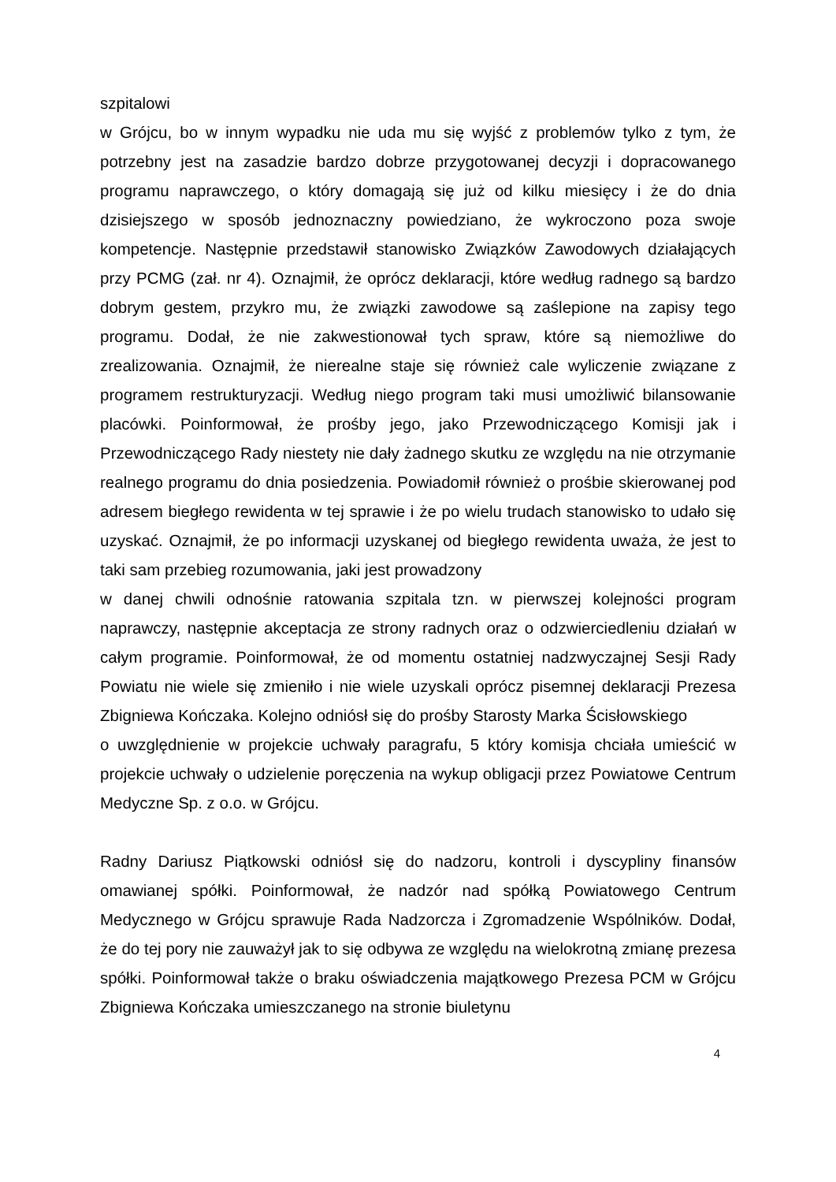szpitalowi
w Grójcu, bo w innym wypadku nie uda mu się wyjść z problemów tylko z tym, że potrzebny jest na zasadzie bardzo dobrze przygotowanej decyzji i dopracowanego programu naprawczego, o który domagają się już od kilku miesięcy i że do dnia dzisiejszego w sposób jednoznaczny powiedziano, że wykroczono poza swoje kompetencje. Następnie przedstawił stanowisko Związków Zawodowych działających przy PCMG (zał. nr 4). Oznajmił, że oprócz deklaracji, które według radnego są bardzo dobrym gestem, przykro mu, że związki zawodowe są zaślepione na zapisy tego programu. Dodał, że nie zakwestionował tych spraw, które są niemożliwe do zrealizowania. Oznajmił, że nierealne staje się również cale wyliczenie związane z programem restrukturyzacji. Według niego program taki musi umożliwić bilansowanie placówki. Poinformował, że prośby jego, jako Przewodniczącego Komisji jak i Przewodniczącego Rady niestety nie dały żadnego skutku ze względu na nie otrzymanie realnego programu do dnia posiedzenia. Powiadomił również o prośbie skierowanej pod adresem biegłego rewidenta w tej sprawie i że po wielu trudach stanowisko to udało się uzyskać. Oznajmił, że po informacji uzyskanej od biegłego rewidenta uważa, że jest to taki sam przebieg rozumowania, jaki jest prowadzony
w danej chwili odnośnie ratowania szpitala tzn. w pierwszej kolejności program naprawczy, następnie akceptacja ze strony radnych oraz o odzwierciedleniu działań w całym programie. Poinformował, że od momentu ostatniej nadzwyczajnej Sesji Rady Powiatu nie wiele się zmieniło i nie wiele uzyskali oprócz pisemnej deklaracji Prezesa Zbigniewa Kończaka. Kolejno odniósł się do prośby Starosty Marka Ścisłowskiego
o uwzględnienie w projekcie uchwały paragrafu, 5 który komisja chciała umieścić w projekcie uchwały o udzielenie poręczenia na wykup obligacji przez Powiatowe Centrum Medyczne Sp. z o.o. w Grójcu.
Radny Dariusz Piątkowski odniósł się do nadzoru, kontroli i dyscypliny finansów omawianej spółki. Poinformował, że nadzór nad spółką Powiatowego Centrum Medycznego w Grójcu sprawuje Rada Nadzorcza i Zgromadzenie Wspólników. Dodał, że do tej pory nie zauważył jak to się odbywa ze względu na wielokrotną zmianę prezesa spółki. Poinformował także o braku oświadczenia majątkowego Prezesa PCM w Grójcu Zbigniewa Kończaka umieszczanego na stronie biuletynu
4